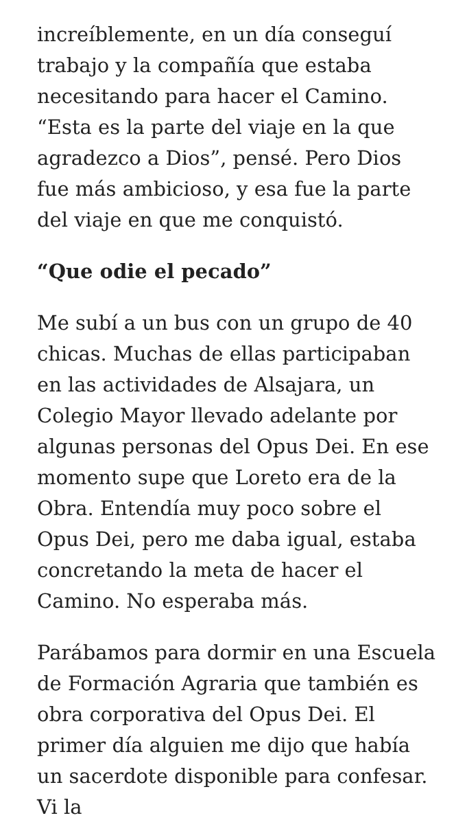increíblemente, en un día conseguí trabajo y la compañía que estaba necesitando para hacer el Camino. “Esta es la parte del viaje en la que agradezco a Dios”, pensé. Pero Dios fue más ambicioso, y esa fue la parte del viaje en que me conquistó.
“Que odie el pecado”
Me subí a un bus con un grupo de 40 chicas. Muchas de ellas participaban en las actividades de Alsajara, un Colegio Mayor llevado adelante por algunas personas del Opus Dei. En ese momento supe que Loreto era de la Obra. Entendía muy poco sobre el Opus Dei, pero me daba igual, estaba concretando la meta de hacer el Camino. No esperaba más.
Parábamos para dormir en una Escuela de Formación Agraria que también es obra corporativa del Opus Dei. El primer día alguien me dijo que había un sacerdote disponible para confesar. Vi la